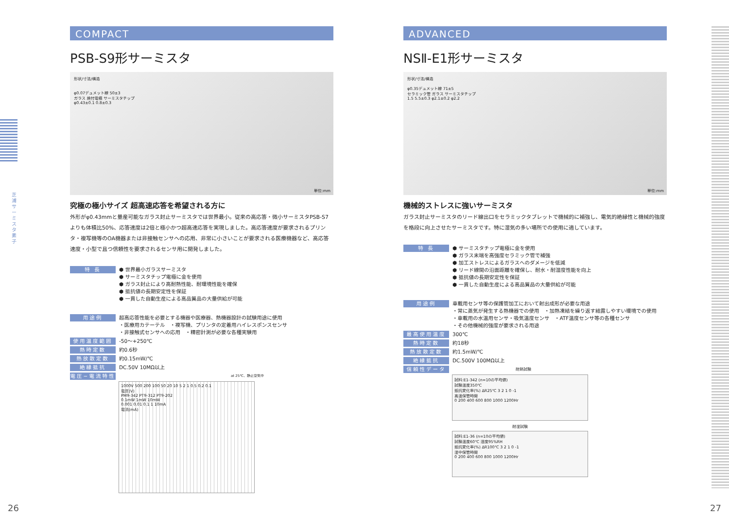芝浦サーミスタ素子
COMPACT
PSB-S9形サーミスタ
形状/寸法/構造
φ0.07デュメット線 50±3
ガラス 焼付電極 サーミスタチップ
φ0.43±0.1 0.8±0.3
単位:mm
究極の極小サイズ 超高速応答を希望される方に
外形がφ0.43mmと量産可能なガラス封止サーミスタでは世界最小。従来の高応答・微小サーミスタPSB-S7よりも体積比50%、応答速度は2倍と極小かつ超高速応答を実現しました。高応答速度が要求されるプリンタ・複写機等のOA機器または非接触センサへの応用、非常に小さいことが要求される医療機器など、高応答速度・小型で且つ信頼性を要求されるセンサ用に開発しました。
特 長 ⬢ 世界最小ガラスサーミスタ
⬢ サーミスタチップ電極に金を使用
⬢ ガラス封止により高耐熱性能、耐環境性能を確保
⬢ 抵抗値の長期安定性を保証
⬢ 一貫した自動生産による高品質品の大量供給が可能
用途例 超高応答性能を必要とする機器や医療器、熱機器設計の試験用途に使用
・医療用カテーテル　・複写機、プリンタの定着用ハイレスポンスセンサ
・非接触式センサへの応用　・精密計測が必要な各種実験用
使用温度範囲 -50〜+250℃
熱時定数 約0.6秒
熱放散定数 約0.15mW/℃
絶縁抵抗 DC.50V 10MΩ以上
電圧−電流特性 at 25℃、静止空気中
1000V 500 200 100 50 20 10 5 2 1 0.5 0.2 0.1
電圧(V)
PM9-342 PT9-312 PT9-202
0.1mW 1mW 10mW
0.001 0.01 0.1 1 10mA
電流(mA)
ADVANCED
NSⅡ-E1形サーミスタ
形状/寸法/構造
φ0.35デュメット線 71±5
セラミック管 ガラス サーミスタチップ
1.5 5.5±0.3 φ2.1±0.2 φ2.2
単位:mm
機械的ストレスに強いサーミスタ
ガラス封止サーミスタのリード線出口をセラミックタブレットで機械的に補強し、電気的絶縁性と機械的強度を格段に向上させたサーミスタです。特に湿気の多い場所での使用に適しています。
特 長 ⬢ サーミスタチップ電極に金を使用
⬢ ガラス末端を高強度セラミック管で補強
⬢ 加工ストレスによるガラスへのダメージを低減
⬢ リード線間の沿面距離を確保し、耐水・耐湿度性能を向上
⬢ 抵抗値の長期安定性を保証
⬢ 一貫した自動生産による高品質品の大量供給が可能
用途例 車載用センサ等の保護管加工において射出成形が必要な用途
・常に蒸気が発生する熱機器での使用　・加熱凍結を繰り返す結露しやすい環境での使用
・車載用の水温用センサ・吸気温度センサ　・ATF温度センサ等の各種センサ
・その他機械的強度が要求される用途
最高使用温度 300℃
熱時定数 約18秒
熱放散定数 約1.5mW/℃
絶縁抵抗 DC.500V 100MΩ以上
信頼性データ 耐熱試験
試料:E1-342 (n=10の平均値)
試験温度350℃
抵抗変化率(%) ΔR25℃ 3 2 1 0 -1
高温保管時間
0 200 400 600 800 1000 1200Hr
耐湿試験
試料:E1-36 (n=10の平均値)
試験温度60℃ 湿度95%RH
抵抗変化率(%) ΔR100℃ 3 2 1 0 -1
湿中保管時間
0 200 400 600 800 1000 1200Hr
26 27